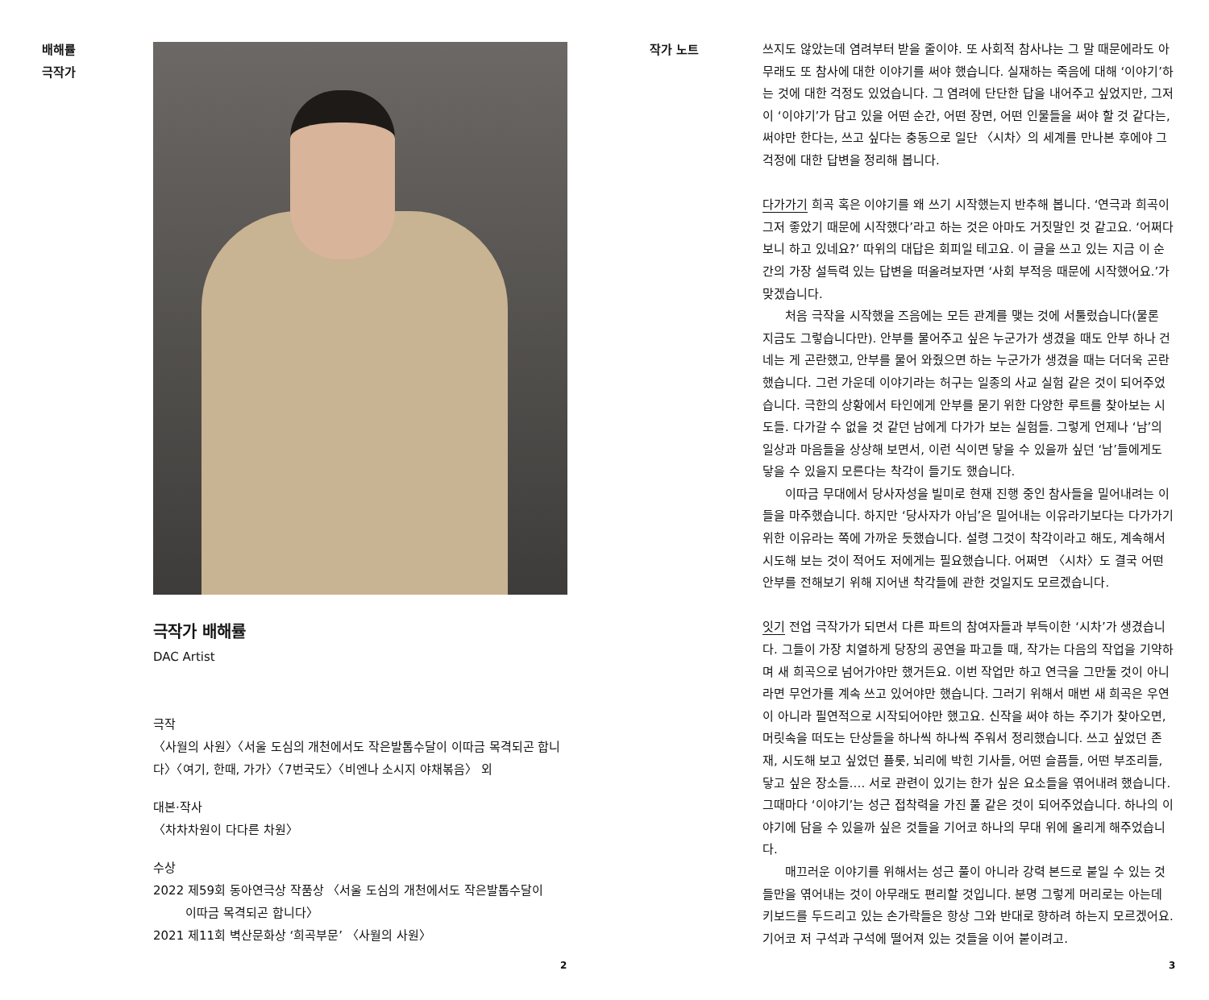배해률
극작가
극작가 배해률
DAC Artist
극작
〈사월의 사원〉〈서울 도심의 개천에서도 작은발톱수달이 이따금 목격되곤 합니다〉〈여기, 한때, 가가〉〈7번국도〉〈비엔나 소시지 야채볶음〉 외
대본·작사
〈차차차원이 다다른 차원〉
수상
2022 제59회 동아연극상 작품상 〈서울 도심의 개천에서도 작은발톱수달이
이따금 목격되곤 합니다〉
2021 제11회 벽산문화상 ‘희곡부문’ 〈사월의 사원〉
2
작가 노트
쓰지도 않았는데 염려부터 받을 줄이야. 또 사회적 참사냐는 그 말 때문에라도 아무래도 또 참사에 대한 이야기를 써야 했습니다. 실재하는 죽음에 대해 ‘이야기’하는 것에 대한 걱정도 있었습니다. 그 염려에 단단한 답을 내어주고 싶었지만, 그저 이 ‘이야기’가 담고 있을 어떤 순간, 어떤 장면, 어떤 인물들을 써야 할 것 같다는, 써야만 한다는, 쓰고 싶다는 충동으로 일단 〈시차〉의 세계를 만나본 후에야 그 걱정에 대한 답변을 정리해 봅니다.
다가가기 희곡 혹은 이야기를 왜 쓰기 시작했는지 반추해 봅니다. ‘연극과 희곡이 그저 좋았기 때문에 시작했다’라고 하는 것은 아마도 거짓말인 것 같고요. ‘어쩌다 보니 하고 있네요?’ 따위의 대답은 회피일 테고요. 이 글을 쓰고 있는 지금 이 순간의 가장 설득력 있는 답변을 떠올려보자면 ‘사회 부적응 때문에 시작했어요.’가 맞겠습니다.
처음 극작을 시작했을 즈음에는 모든 관계를 맺는 것에 서툴렀습니다(물론 지금도 그렇습니다만). 안부를 물어주고 싶은 누군가가 생겼을 때도 안부 하나 건네는 게 곤란했고, 안부를 물어 와줬으면 하는 누군가가 생겼을 때는 더더욱 곤란했습니다. 그런 가운데 이야기라는 허구는 일종의 사교 실험 같은 것이 되어주었습니다. 극한의 상황에서 타인에게 안부를 묻기 위한 다양한 루트를 찾아보는 시도들. 다가갈 수 없을 것 같던 남에게 다가가 보는 실험들. 그렇게 언제나 ‘남’의 일상과 마음들을 상상해 보면서, 이런 식이면 닿을 수 있을까 싶던 ‘남’들에게도 닿을 수 있을지 모른다는 착각이 들기도 했습니다.
이따금 무대에서 당사자성을 빌미로 현재 진행 중인 참사들을 밀어내려는 이들을 마주했습니다. 하지만 ‘당사자가 아님’은 밀어내는 이유라기보다는 다가가기 위한 이유라는 쪽에 가까운 듯했습니다. 설령 그것이 착각이라고 해도, 계속해서 시도해 보는 것이 적어도 저에게는 필요했습니다. 어쩌면 〈시차〉도 결국 어떤 안부를 전해보기 위해 지어낸 착각들에 관한 것일지도 모르겠습니다.
잇기 전업 극작가가 되면서 다른 파트의 참여자들과 부득이한 ‘시차’가 생겼습니다. 그들이 가장 치열하게 당장의 공연을 파고들 때, 작가는 다음의 작업을 기약하며 새 희곡으로 넘어가야만 했거든요. 이번 작업만 하고 연극을 그만둘 것이 아니라면 무언가를 계속 쓰고 있어야만 했습니다. 그러기 위해서 매번 새 희곡은 우연이 아니라 필연적으로 시작되어야만 했고요. 신작을 써야 하는 주기가 찾아오면, 머릿속을 떠도는 단상들을 하나씩 하나씩 주워서 정리했습니다. 쓰고 싶었던 존재, 시도해 보고 싶었던 플롯, 뇌리에 박힌 기사들, 어떤 슬픔들, 어떤 부조리들, 닿고 싶은 장소들…. 서로 관련이 있기는 한가 싶은 요소들을 엮어내려 했습니다. 그때마다 ‘이야기’는 성근 접착력을 가진 풀 같은 것이 되어주었습니다. 하나의 이야기에 담을 수 있을까 싶은 것들을 기어코 하나의 무대 위에 올리게 해주었습니다.
매끄러운 이야기를 위해서는 성근 풀이 아니라 강력 본드로 붙일 수 있는 것들만을 엮어내는 것이 아무래도 편리할 것입니다. 분명 그렇게 머리로는 아는데 키보드를 두드리고 있는 손가락들은 항상 그와 반대로 향하려 하는지 모르겠어요. 기어코 저 구석과 구석에 떨어져 있는 것들을 이어 붙이려고.
3